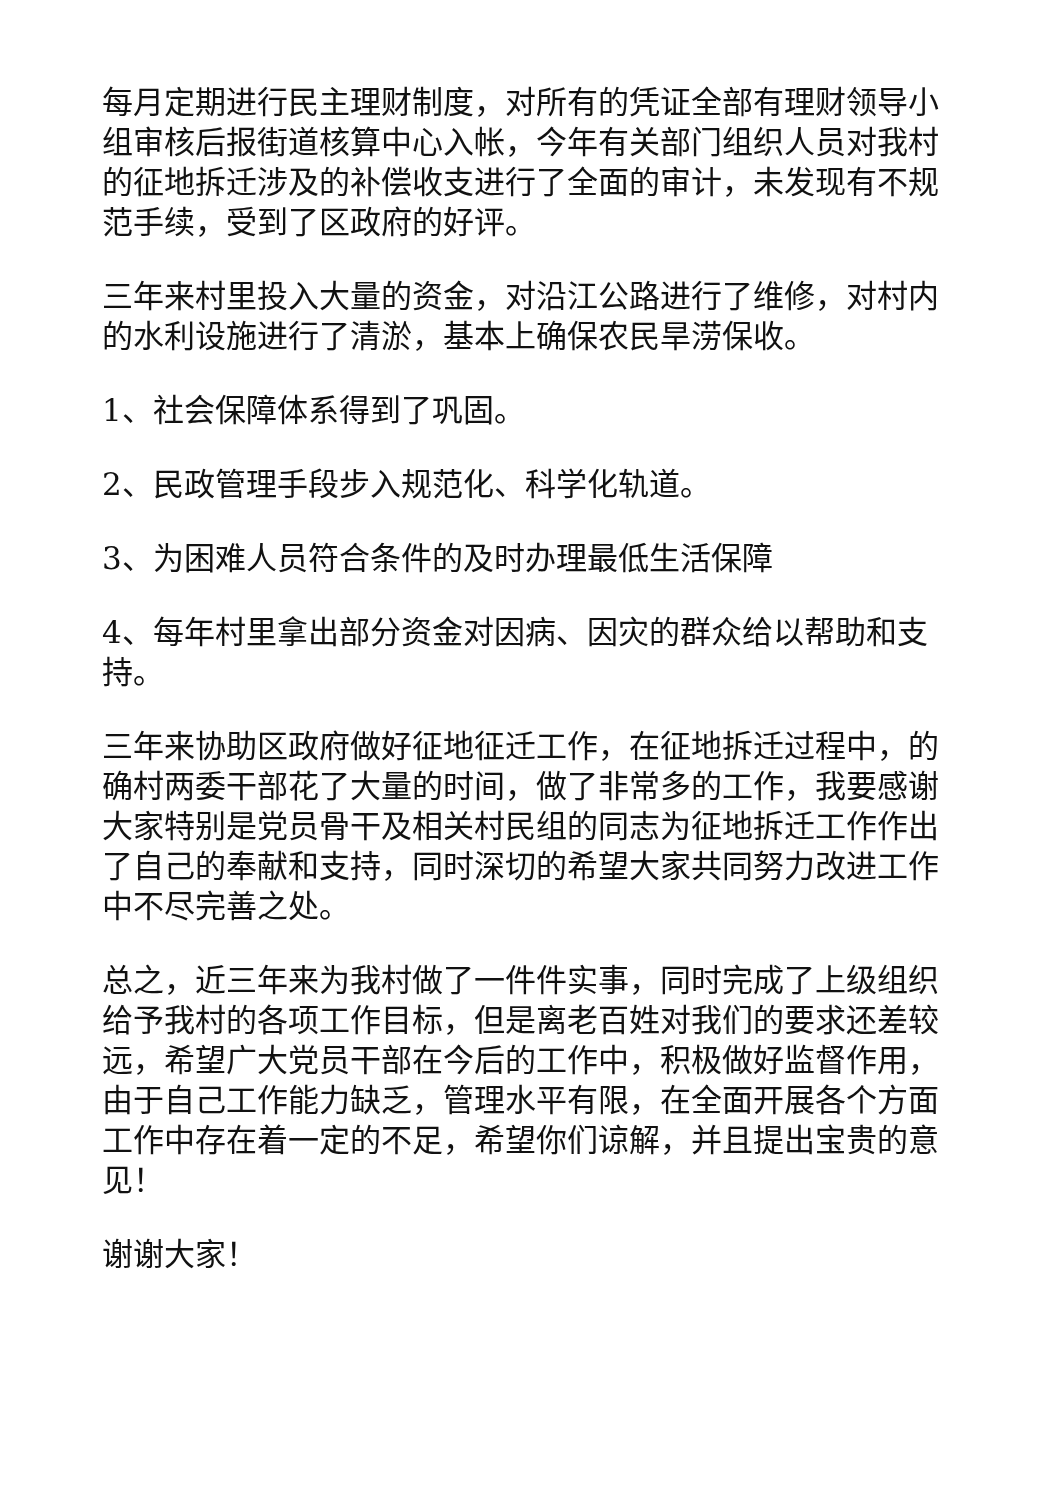每月定期进行民主理财制度，对所有的凭证全部有理财领导小组审核后报街道核算中心入帐，今年有关部门组织人员对我村的征地拆迁涉及的补偿收支进行了全面的审计，未发现有不规范手续，受到了区政府的好评。
三年来村里投入大量的资金，对沿江公路进行了维修，对村内的水利设施进行了清淤，基本上确保农民旱涝保收。
1、社会保障体系得到了巩固。
2、民政管理手段步入规范化、科学化轨道。
3、为困难人员符合条件的及时办理最低生活保障
4、每年村里拿出部分资金对因病、因灾的群众给以帮助和支持。
三年来协助区政府做好征地征迁工作，在征地拆迁过程中，的确村两委干部花了大量的时间，做了非常多的工作，我要感谢大家特别是党员骨干及相关村民组的同志为征地拆迁工作作出了自己的奉献和支持，同时深切的希望大家共同努力改进工作中不尽完善之处。
总之，近三年来为我村做了一件件实事，同时完成了上级组织给予我村的各项工作目标，但是离老百姓对我们的要求还差较远，希望广大党员干部在今后的工作中，积极做好监督作用，由于自己工作能力缺乏，管理水平有限，在全面开展各个方面工作中存在着一定的不足，希望你们谅解，并且提出宝贵的意见！
谢谢大家！